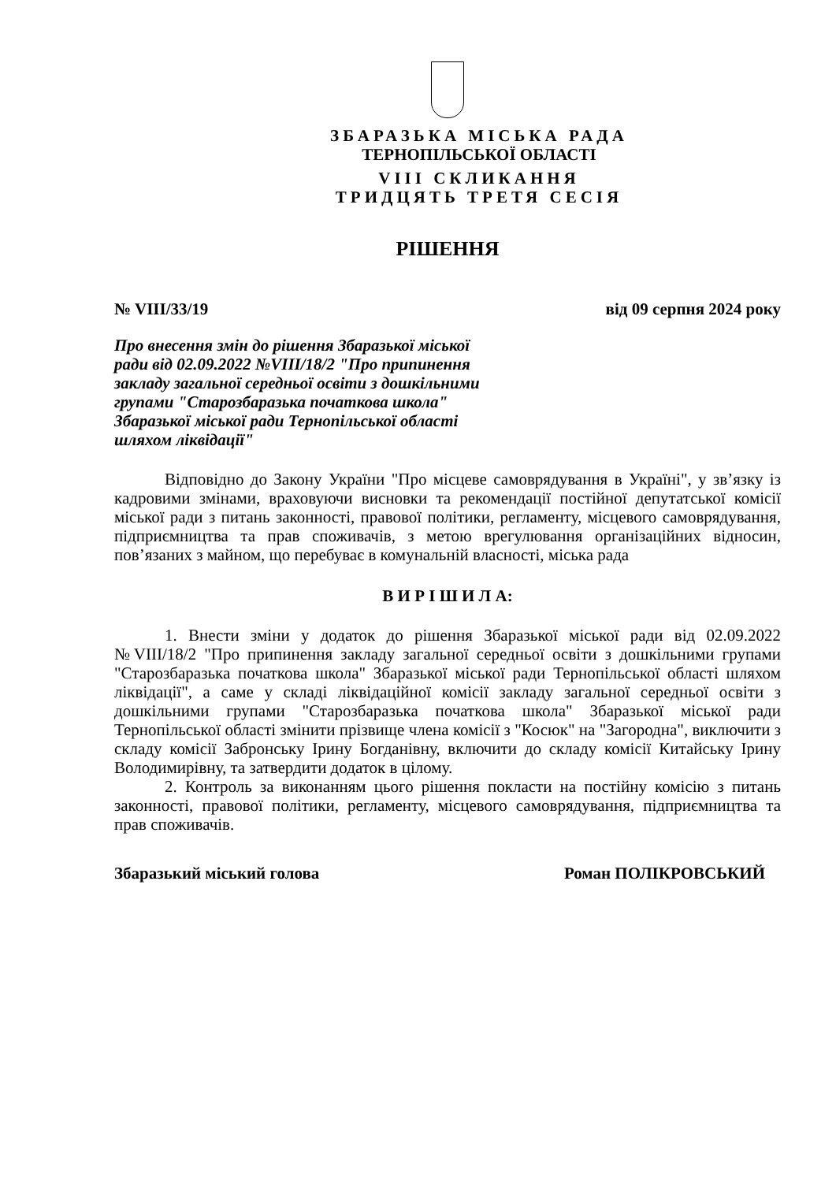ЗБАРАЗЬКА МІСЬКА РАДА
ТЕРНОПІЛЬСЬКОЇ ОБЛАСТІ
VIII СКЛИКАННЯ
ТРИДЦЯТЬ ТРЕТЯ СЕСІЯ
РІШЕННЯ
№ VIII/33/19 від 09 серпня 2024 року
Про внесення змін до рішення Збаразької міської ради від 02.09.2022 №VIII/18/2 "Про припинення закладу загальної середньої освіти з дошкільними групами "Старозбаразька початкова школа" Збаразької міської ради Тернопільської області шляхом ліквідації"
Відповідно до Закону України "Про місцеве самоврядування в Україні", у зв’язку із кадровими змінами, враховуючи висновки та рекомендації постійної депутатської комісії міської ради з питань законності, правової політики, регламенту, місцевого самоврядування, підприємництва та прав споживачів, з метою врегулювання організаційних відносин, пов’язаних з майном, що перебуває в комунальній власності, міська рада
В И Р І Ш И Л А:
1. Внести зміни у додаток до рішення Збаразької міської ради від 02.09.2022 №VIII/18/2 "Про припинення закладу загальної середньої освіти з дошкільними групами "Старозбаразька початкова школа" Збаразької міської ради Тернопільської області шляхом ліквідації", а саме у складі ліквідаційної комісії закладу загальної середньої освіти з дошкільними групами "Старозбаразька початкова школа" Збаразької міської ради Тернопільської області змінити прізвище члена комісії з "Косюк" на "Загородна", виключити з складу комісії Забронську Ірину Богданівну, включити до складу комісії Китайську Ірину Володимирівну, та затвердити додаток в цілому.
2. Контроль за виконанням цього рішення покласти на постійну комісію з питань законності, правової політики, регламенту, місцевого самоврядування, підприємництва та прав споживачів.
Збаразький міський голова Роман ПОЛІКРОВСЬКИЙ